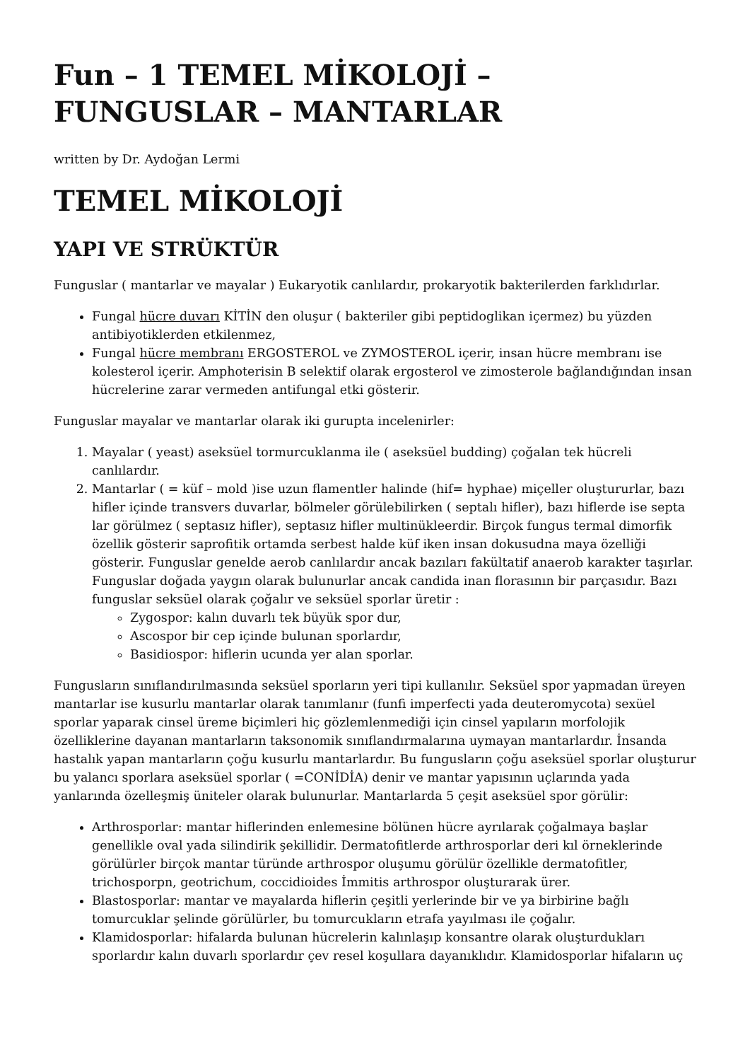Fun – 1 TEMEL MİKOLOJİ – FUNGUSLAR – MANTARLAR
written by Dr. Aydoğan Lermi
TEMEL MİKOLOJİ
YAPI VE STRÜKTÜR
Funguslar ( mantarlar ve mayalar ) Eukaryotik canlılardır, prokaryotik bakterilerden farklıdırlar.
Fungal hücre duvarı KİTİN den oluşur ( bakteriler gibi peptidoglikan içermez) bu yüzden antibiyotiklerden etkilenmez,
Fungal hücre membranı ERGOSTEROL ve ZYMOSTEROL içerir, insan hücre membranı ise kolesterol içerir. Amphoterisin B selektif olarak ergosterol ve zimosterole bağlandığından insan hücrelerine zarar vermeden antifungal etki gösterir.
Funguslar mayalar ve mantarlar olarak iki gurupta incelenirler:
1. Mayalar ( yeast) aseksüel tormurcuklanma ile ( aseksüel budding) çoğalan tek hücreli canlılardır.
2. Mantarlar ( = küf – mold )ise uzun flamentler halinde (hif= hyphae) miçeller oluştururlar, bazı hifler içinde transvers duvarlar, bölmeler görülebilirken ( septalı hifler), bazı hiflerde ise septa lar görülmez ( septasız hifler), septasız hifler multinükleerdir. Birçok fungus termal dimorfik özellik gösterir saprofitik ortamda serbest halde küf iken insan dokusudna maya özelliği gösterir. Funguslar genelde aerob canlılardır ancak bazıları fakültatif anaerob karakter taşırlar. Funguslar doğada yaygın olarak bulunurlar ancak candida inan florasının bir parçasıdır. Bazı funguslar seksüel olarak çoğalır ve seksüel sporlar üretir :
Zygospor: kalın duvarlı tek büyük spor dur,
Ascospor bir cep içinde bulunan sporlardır,
Basidiospor: hiflerin ucunda yer alan sporlar.
Fungusların sınıflandırılmasında seksüel sporların yeri tipi kullanılır. Seksüel spor yapmadan üreyen mantarlar ise kusurlu mantarlar olarak tanımlanır (funfi imperfecti yada deuteromycota) sexüel sporlar yaparak cinsel üreme biçimleri hiç gözlemlenmediği için cinsel yapıların morfolojik özelliklerine dayanan mantarların taksonomik sınıflandırmalarına uymayan mantarlardır. İnsanda hastalık yapan mantarların çoğu kusurlu mantarlardır. Bu fungusların çoğu aseksüel sporlar oluşturur bu yalancı sporlara aseksüel sporlar ( =CONİDİA) denir ve mantar yapısının uçlarında yada yanlarında özelleşmiş üniteler olarak bulunurlar. Mantarlarda 5 çeşit aseksüel spor görülir:
Arthrosporlar: mantar hiflerinden enlemesine bölünen hücre ayrılarak çoğalmaya başlar genellikle oval yada silindirik şekillidir. Dermatofitlerde arthrosporlar deri kıl örneklerinde görülürler birçok mantar türünde arthrospor oluşumu görülür özellikle dermatofitler, trichosporpn, geotrichum, coccidioides İmmitis arthrospor oluşturarak ürer.
Blastosporlar: mantar ve mayalarda hiflerin çeşitli yerlerinde bir ve ya birbirine bağlı tomurcuklar şelinde görülürler, bu tomurcukların etrafa yayılması ile çoğalır.
Klamidosporlar: hifalarda bulunan hücrelerin kalınlaşıp konsantre olarak oluşturdukları sporlardır kalın duvarlı sporlardır çev resel koşullara dayanıklıdır. Klamidosporlar hifaların uç